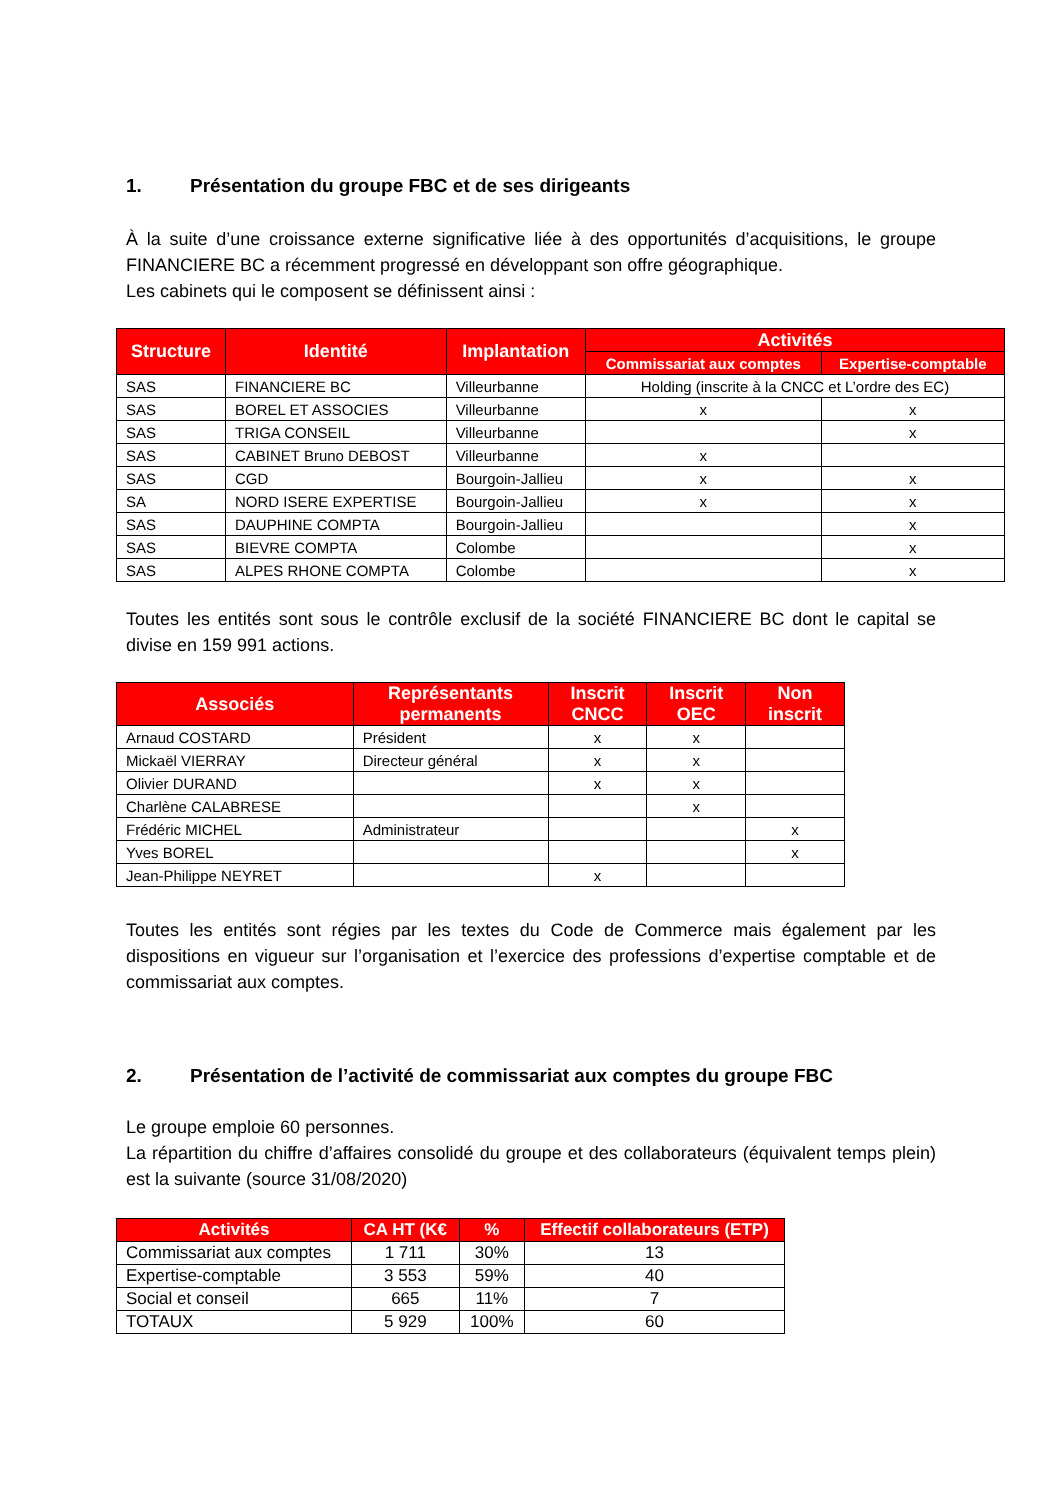1. Présentation du groupe FBC et de ses dirigeants
À la suite d’une croissance externe significative liée à des opportunités d’acquisitions, le groupe FINANCIERE BC a récemment progressé en développant son offre géographique.
Les cabinets qui le composent se définissent ainsi :
| Structure | Identité | Implantation | Activités | |
| --- | --- | --- | --- | --- |
| | | | Commissariat aux comptes | Expertise-comptable |
| SAS | FINANCIERE BC | Villeurbanne | Holding (inscrite à la CNCC et L’ordre des EC) | |
| SAS | BOREL ET ASSOCIES | Villeurbanne | x | x |
| SAS | TRIGA CONSEIL | Villeurbanne | | x |
| SAS | CABINET Bruno DEBOST | Villeurbanne | x | |
| SAS | CGD | Bourgoin-Jallieu | x | x |
| SA | NORD ISERE EXPERTISE | Bourgoin-Jallieu | x | x |
| SAS | DAUPHINE COMPTA | Bourgoin-Jallieu | | x |
| SAS | BIEVRE COMPTA | Colombe | | x |
| SAS | ALPES RHONE COMPTA | Colombe | | x |
Toutes les entités sont sous le contrôle exclusif de la société FINANCIERE BC dont le capital se divise en 159 991 actions.
| Associés | Représentants permanents | Inscrit CNCC | Inscrit OEC | Non inscrit |
| --- | --- | --- | --- | --- |
| Arnaud COSTARD | Président | x | x | |
| Mickaël VIERRAY | Directeur général | x | x | |
| Olivier DURAND | | x | x | |
| Charlène CALABRESE | | | x | |
| Frédéric MICHEL | Administrateur | | | x |
| Yves BOREL | | | | x |
| Jean-Philippe NEYRET | | x | | |
Toutes les entités sont régies par les textes du Code de Commerce mais également par les dispositions en vigueur sur l’organisation et l’exercice des professions d’expertise comptable et de commissariat aux comptes.
2. Présentation de l’activité de commissariat aux comptes du groupe FBC
Le groupe emploie 60 personnes.
La répartition du chiffre d’affaires consolidé du groupe et des collaborateurs (équivalent temps plein) est la suivante (source 31/08/2020)
| Activités | CA HT (K€ | % | Effectif collaborateurs (ETP) |
| --- | --- | --- | --- |
| Commissariat aux comptes | 1 711 | 30% | 13 |
| Expertise-comptable | 3 553 | 59% | 40 |
| Social et conseil | 665 | 11% | 7 |
| TOTAUX | 5 929 | 100% | 60 |